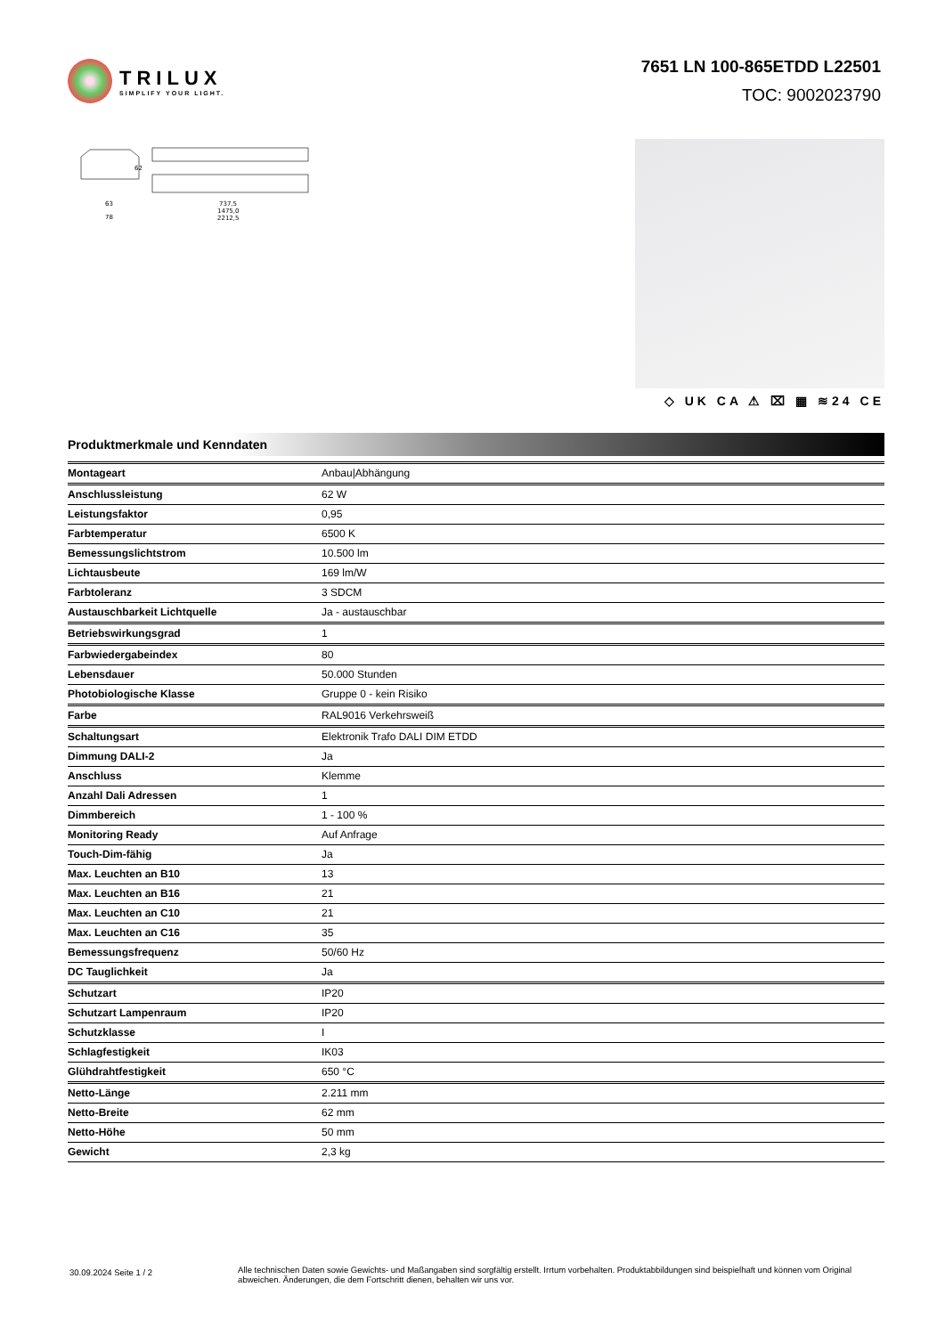TRILUX
SIMPLIFY YOUR LIGHT.
7651 LN 100-865ETDD L22501
TOC: 9002023790
63
78
62
737,5
1475,0
2212,5
◇ UK CA ⚠ ⌧ ▦ ≋24 CE
Produktmerkmale und Kenndaten
| Montageart | Anbau/Abhängung |
| Anschlussleistung | 62 W |
| Leistungsfaktor | 0,95 |
| Farbtemperatur | 6500 K |
| Bemessungslichtstrom | 10.500 lm |
| Lichtausbeute | 169 lm/W |
| Farbtoleranz | 3 SDCM |
| Austauschbarkeit Lichtquelle | Ja - austauschbar |
| Betriebswirkungsgrad | 1 |
| Farbwiedergabeindex | 80 |
| Lebensdauer | 50.000 Stunden |
| Photobiologische Klasse | Gruppe 0 - kein Risiko |
| Farbe | RAL9016 Verkehrsweiß |
| Schaltungsart | Elektronik Trafo DALI DIM ETDD |
| Dimmung DALI-2 | Ja |
| Anschluss | Klemme |
| Anzahl Dali Adressen | 1 |
| Dimmbereich | 1 - 100 % |
| Monitoring Ready | Auf Anfrage |
| Touch-Dim-fähig | Ja |
| Max. Leuchten an B10 | 13 |
| Max. Leuchten an B16 | 21 |
| Max. Leuchten an C10 | 21 |
| Max. Leuchten an C16 | 35 |
| Bemessungsfrequenz | 50/60 Hz |
| DC Tauglichkeit | Ja |
| Schutzart | IP20 |
| Schutzart Lampenraum | IP20 |
| Schutzklasse | I |
| Schlagfestigkeit | IK03 |
| Glühdrahtfestigkeit | 650 °C |
| Netto-Länge | 2.211 mm |
| Netto-Breite | 62 mm |
| Netto-Höhe | 50 mm |
| Gewicht | 2,3 kg |
30.09.2024 Seite 1 / 2
Alle technischen Daten sowie Gewichts- und Maßangaben sind sorgfältig erstellt. Irrtum vorbehalten. Produktabbildungen sind beispielhaft und können vom Original abweichen. Änderungen, die dem Fortschritt dienen, behalten wir uns vor.